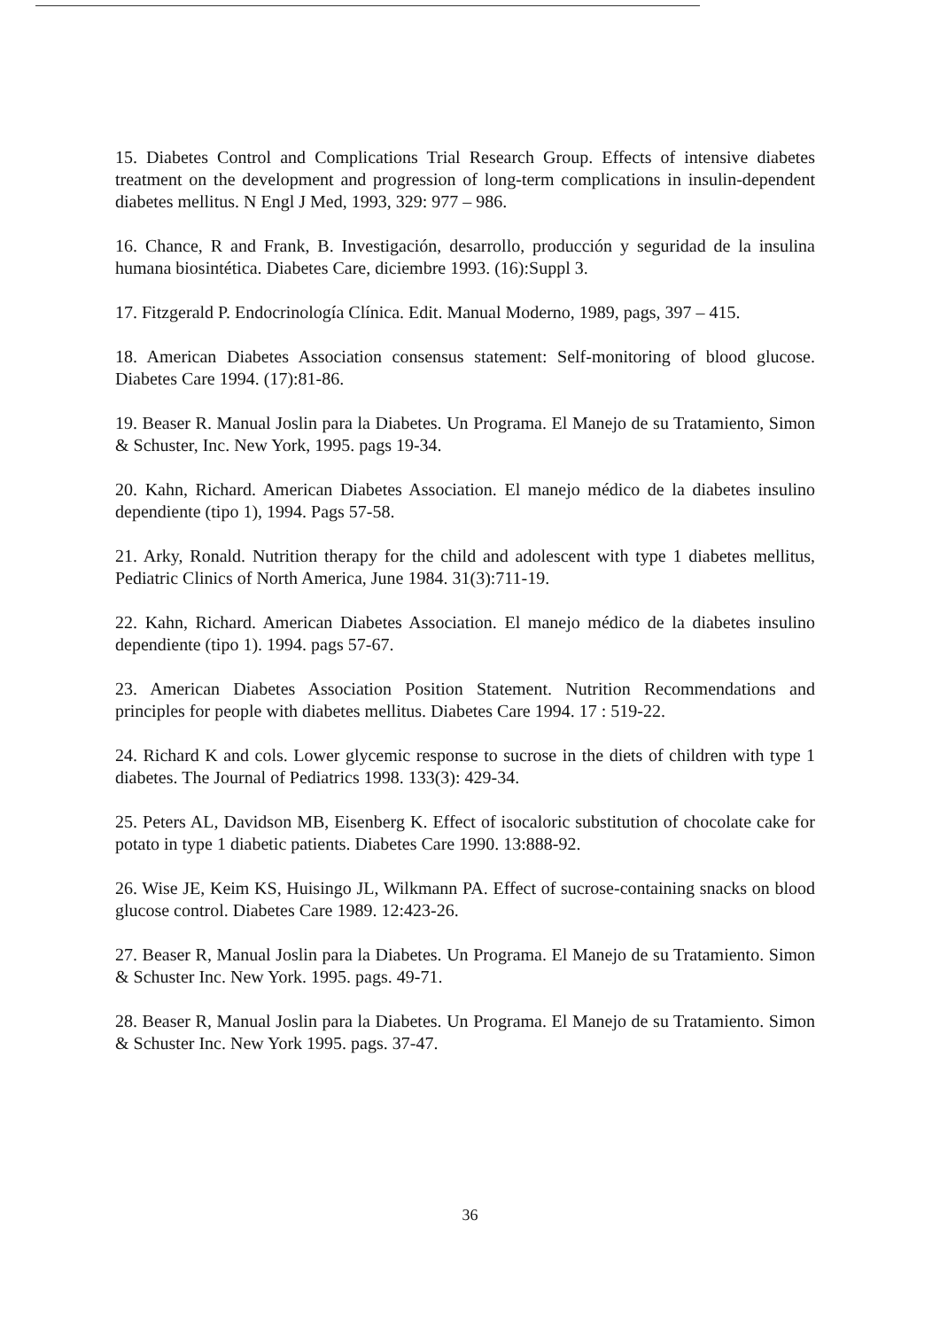15. Diabetes Control and Complications Trial Research Group. Effects of intensive diabetes treatment on the development and progression of long-term complications in insulin-dependent diabetes mellitus. N Engl J Med, 1993, 329: 977 – 986.
16. Chance, R and Frank, B. Investigación, desarrollo, producción y seguridad de la insulina humana biosintética. Diabetes Care, diciembre 1993. (16):Suppl 3.
17. Fitzgerald P. Endocrinología Clínica. Edit. Manual Moderno, 1989, pags, 397 – 415.
18. American Diabetes Association consensus statement: Self-monitoring of blood glucose. Diabetes Care 1994. (17):81-86.
19. Beaser R. Manual Joslin para la Diabetes. Un Programa. El Manejo de su Tratamiento, Simon & Schuster, Inc. New York, 1995. pags 19-34.
20. Kahn, Richard. American Diabetes Association. El manejo médico de la diabetes insulino dependiente (tipo 1), 1994. Pags 57-58.
21. Arky, Ronald. Nutrition therapy for the child and adolescent with type 1 diabetes mellitus, Pediatric Clinics of North America, June 1984. 31(3):711-19.
22. Kahn, Richard. American Diabetes Association. El manejo médico de la diabetes insulino dependiente (tipo 1). 1994. pags 57-67.
23. American Diabetes Association Position Statement. Nutrition Recommendations and principles for people with diabetes mellitus. Diabetes Care 1994. 17 : 519-22.
24. Richard K and cols. Lower glycemic response to sucrose in the diets of children with type 1 diabetes. The Journal of Pediatrics 1998. 133(3): 429-34.
25. Peters AL, Davidson MB, Eisenberg K. Effect of isocaloric substitution of chocolate cake for potato in type 1 diabetic patients. Diabetes Care 1990. 13:888-92.
26. Wise JE, Keim KS, Huisingo JL, Wilkmann PA. Effect of sucrose-containing snacks on blood glucose control. Diabetes Care 1989. 12:423-26.
27. Beaser R, Manual Joslin para la Diabetes. Un Programa. El Manejo de su Tratamiento. Simon & Schuster Inc. New York. 1995. pags. 49-71.
28. Beaser R, Manual Joslin para la Diabetes. Un Programa. El Manejo de su Tratamiento. Simon & Schuster Inc. New York 1995. pags. 37-47.
36